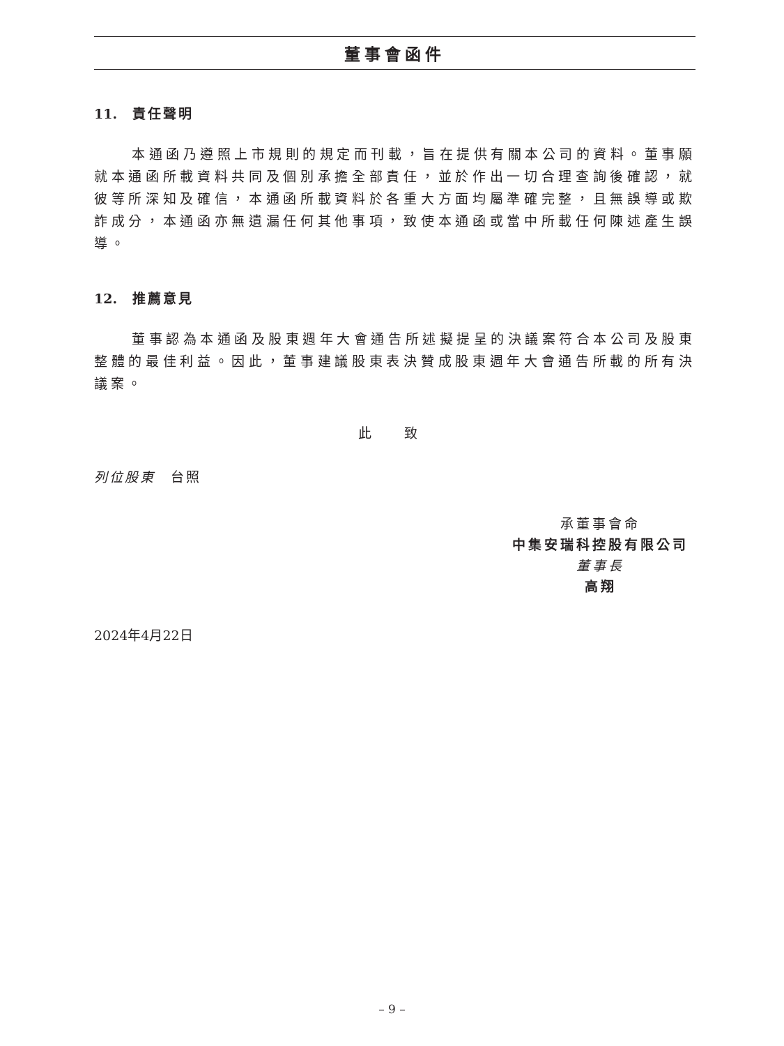董事會函件
11. 責任聲明
本通函乃遵照上市規則的規定而刊載，旨在提供有關本公司的資料。董事願就本通函所載資料共同及個別承擔全部責任，並於作出一切合理查詢後確認，就彼等所深知及確信，本通函所載資料於各重大方面均屬準確完整，且無誤導或欺詐成分，本通函亦無遺漏任何其他事項，致使本通函或當中所載任何陳述產生誤導。
12. 推薦意見
董事認為本通函及股東週年大會通告所述擬提呈的決議案符合本公司及股東整體的最佳利益。因此，董事建議股東表決贊成股東週年大會通告所載的所有決議案。
此 致
列位股東　台照
承董事會命
中集安瑞科控股有限公司
董事長
高翔
2024年4月22日
– 9 –